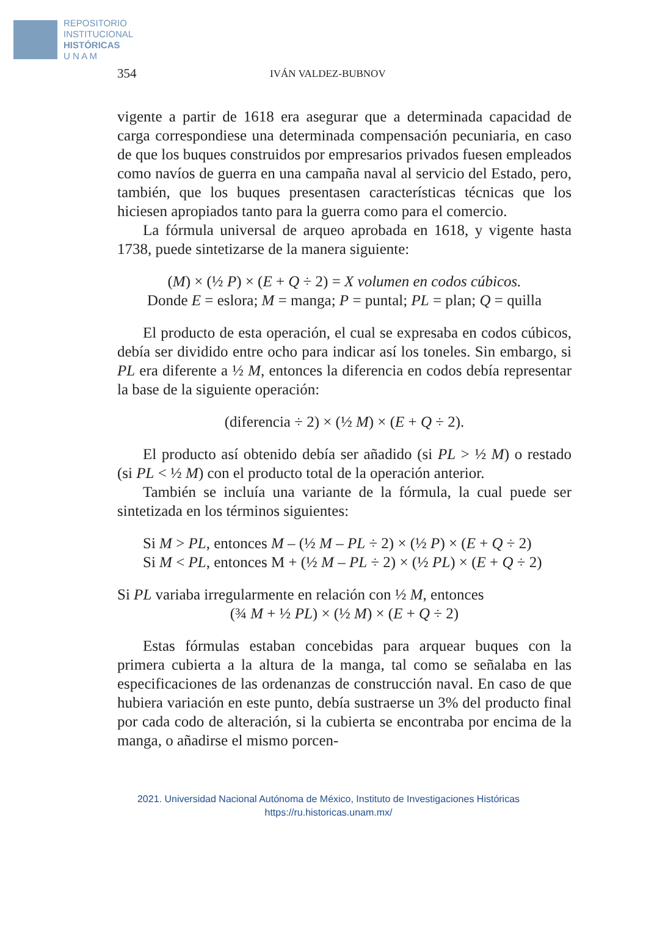REPOSITORIO
INSTITUCIONAL
HISTÓRICAS
U N A M
354 IVÁN VALDEZ-BUBNOV
vigente a partir de 1618 era asegurar que a determinada capacidad de carga correspondiese una determinada compensación pecuniaria, en caso de que los buques construidos por empresarios privados fuesen empleados como navíos de guerra en una campaña naval al servicio del Estado, pero, también, que los buques presentasen características técnicas que los hiciesen apropiados tanto para la guerra como para el comercio.
La fórmula universal de arqueo aprobada en 1618, y vigente hasta 1738, puede sintetizarse de la manera siguiente:
(M) × (½ P) × (E + Q ÷ 2) = X volumen en codos cúbicos.
Donde E = eslora; M = manga; P = puntal; PL = plan; Q = quilla
El producto de esta operación, el cual se expresaba en codos cúbicos, debía ser dividido entre ocho para indicar así los toneles. Sin embargo, si PL era diferente a ½ M, entonces la diferencia en codos debía representar la base de la siguiente operación:
(diferencia ÷ 2) × (½ M) × (E + Q ÷ 2).
El producto así obtenido debía ser añadido (si PL > ½ M) o restado (si PL < ½ M) con el producto total de la operación anterior.
También se incluía una variante de la fórmula, la cual puede ser sintetizada en los términos siguientes:
Si M > PL, entonces M – (½ M – PL ÷ 2) × (½ P) × (E + Q ÷ 2)
Si M < PL, entonces M + (½ M – PL ÷ 2) × (½ PL) × (E + Q ÷ 2)
Si PL variaba irregularmente en relación con ½ M, entonces
(¾ M + ½ PL) × (½ M) × (E + Q ÷ 2)
Estas fórmulas estaban concebidas para arquear buques con la primera cubierta a la altura de la manga, tal como se señalaba en las especificaciones de las ordenanzas de construcción naval. En caso de que hubiera variación en este punto, debía sustraerse un 3% del producto final por cada codo de alteración, si la cubierta se encontraba por encima de la manga, o añadirse el mismo porcen-
2021. Universidad Nacional Autónoma de México, Instituto de Investigaciones Históricas
https://ru.historicas.unam.mx/